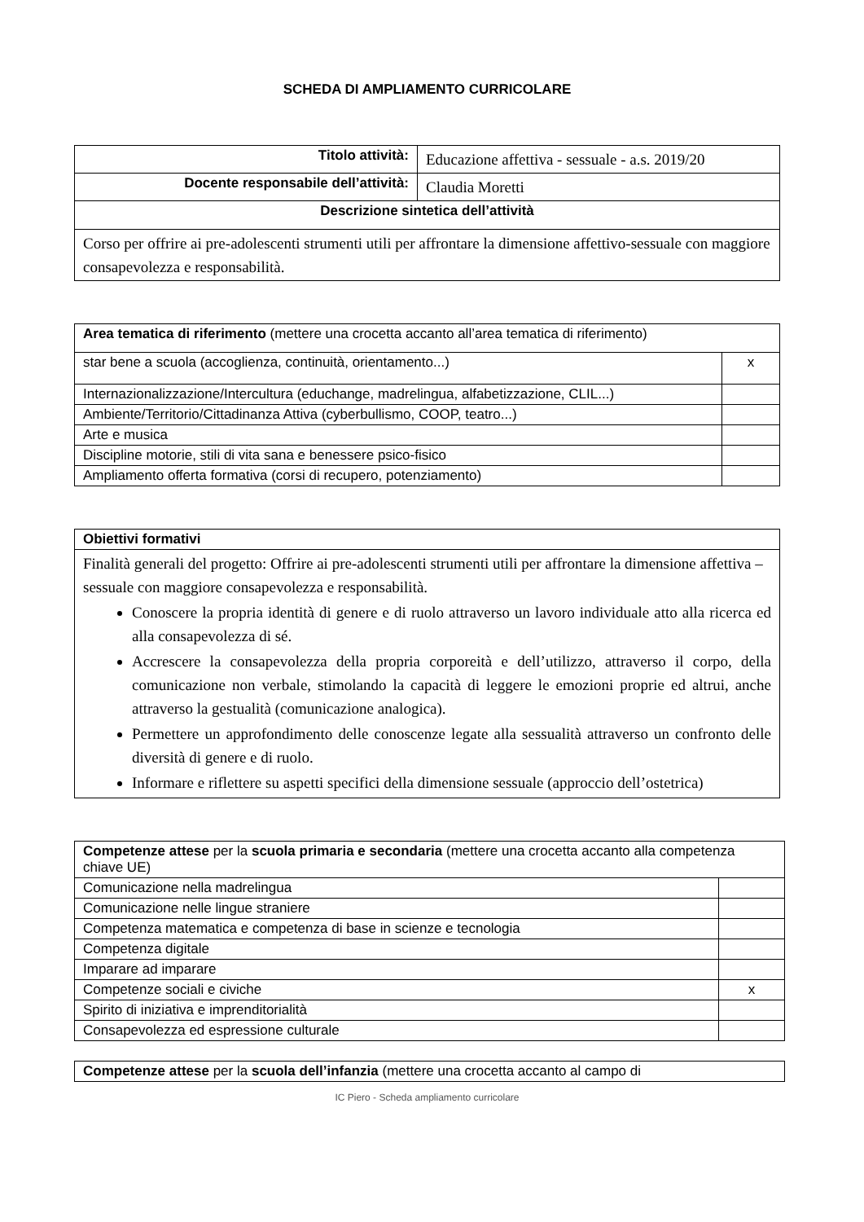SCHEDA DI AMPLIAMENTO CURRICOLARE
| Titolo attività: | Educazione affettiva - sessuale - a.s. 2019/20 |
| Docente responsabile dell’attività: | Claudia Moretti |
| Descrizione sintetica dell’attività | |
| Corso per offrire ai pre-adolescenti strumenti utili per affrontare la dimensione affettivo-sessuale con maggiore consapevolezza e responsabilità. | |
| Area tematica di riferimento (mettere una crocetta accanto all’area tematica di riferimento) | |
| star bene a scuola (accoglienza, continuità, orientamento...) | x |
| Internazionalizzazione/Intercultura (educhange, madrelingua, alfabetizzazione, CLIL...) | |
| Ambiente/Territorio/Cittadinanza Attiva (cyberbullismo, COOP, teatro...) | |
| Arte e musica | |
| Discipline motorie, stili di vita sana e benessere psico-fisico | |
| Ampliamento offerta formativa (corsi di recupero, potenziamento) | |
| Obiettivi formativi |
| Finalità generali del progetto: Offrire ai pre-adolescenti strumenti utili per affrontare la dimensione affettiva – sessuale con maggiore consapevolezza e responsabilità. Conoscere la propria identità di genere e di ruolo attraverso un lavoro individuale atto alla ricerca ed alla consapevolezza di sé. Accrescere la consapevolezza della propria corporeità e dell’utilizzo, attraverso il corpo, della comunicazione non verbale, stimolando la capacità di leggere le emozioni proprie ed altrui, anche attraverso la gestualità (comunicazione analogica). Permettere un approfondimento delle conoscenze legate alla sessualità attraverso un confronto delle diversità di genere e di ruolo. Informare e riflettere su aspetti specifici della dimensione sessuale (approccio dell’ostetrica) |
| Competenze attese per la scuola primaria e secondaria (mettere una crocetta accanto alla competenza chiave UE) | |
| Comunicazione nella madrelingua | |
| Comunicazione nelle lingue straniere | |
| Competenza matematica e competenza di base in scienze e tecnologia | |
| Competenza digitale | |
| Imparare ad imparare | |
| Competenze sociali e civiche | x |
| Spirito di iniziativa e imprenditorialità | |
| Consapevolezza ed espressione culturale | |
| Competenze attese per la scuola dell’infanzia (mettere una crocetta accanto al campo di |
IC Piero - Scheda ampliamento curricolare